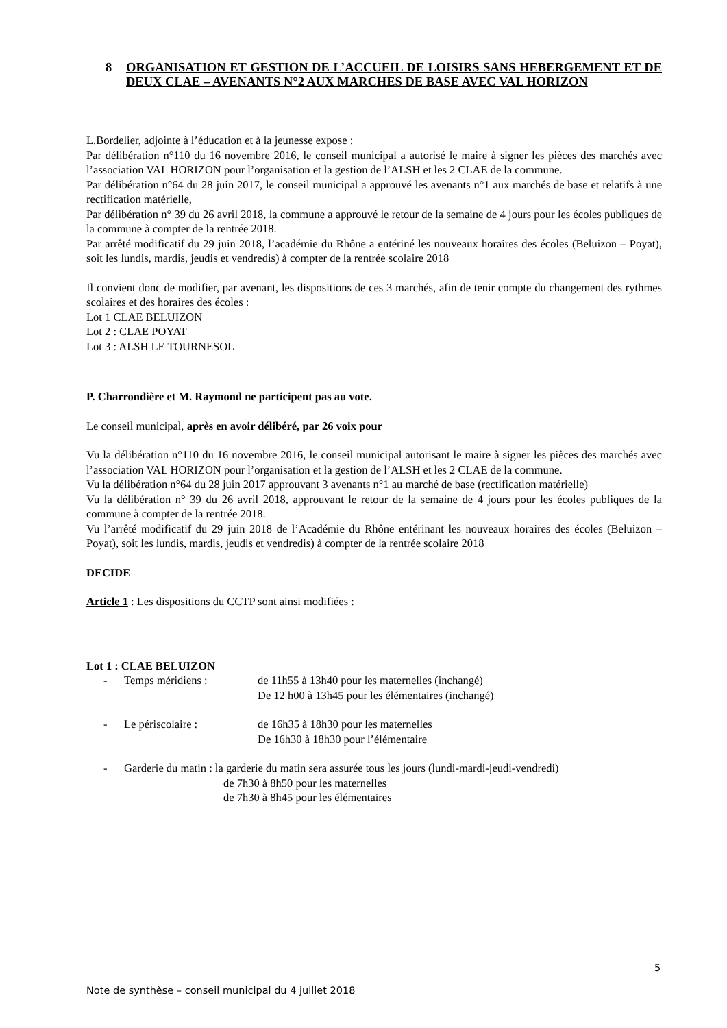8 ORGANISATION ET GESTION DE L’ACCUEIL DE LOISIRS SANS HEBERGEMENT ET DE DEUX CLAE – AVENANTS N°2 AUX MARCHES DE BASE AVEC VAL HORIZON
L.Bordelier, adjointe à l’éducation et à la jeunesse expose :
Par délibération n°110 du 16 novembre 2016, le conseil municipal a autorisé le maire à signer les pièces des marchés avec l’association VAL HORIZON pour l’organisation et la gestion de l’ALSH et les 2 CLAE de la commune.
Par délibération n°64 du 28 juin 2017, le conseil municipal a approuvé les avenants n°1 aux marchés de base et relatifs à une rectification matérielle,
Par délibération n° 39 du 26 avril 2018, la commune a approuvé le retour de la semaine de 4 jours pour les écoles publiques de la commune à compter de la rentrée 2018.
Par arrêté modificatif du 29 juin 2018, l’académie du Rhône a entériné les nouveaux horaires des écoles (Beluizon – Poyat), soit les lundis, mardis, jeudis et vendredis) à compter de la rentrée scolaire 2018
Il convient donc de modifier, par avenant, les dispositions de ces 3 marchés, afin de tenir compte du changement des rythmes scolaires et des horaires des écoles :
Lot 1 CLAE BELUIZON
Lot 2 : CLAE POYAT
Lot 3 : ALSH LE TOURNESOL
P. Charrondière et M. Raymond ne participent pas au vote.
Le conseil municipal, après en avoir délibéré, par 26 voix pour
Vu la délibération n°110 du 16 novembre 2016, le conseil municipal autorisant le maire à signer les pièces des marchés avec l’association VAL HORIZON pour l’organisation et la gestion de l’ALSH et les 2 CLAE de la commune.
Vu la délibération n°64 du 28 juin 2017 approuvant 3 avenants n°1 au marché de base (rectification matérielle)
Vu la délibération n° 39 du 26 avril 2018, approuvant le retour de la semaine de 4 jours pour les écoles publiques de la commune à compter de la rentrée 2018.
Vu l’arrêté modificatif du 29 juin 2018 de l’Académie du Rhône entérinant les nouveaux horaires des écoles (Beluizon – Poyat), soit les lundis, mardis, jeudis et vendredis) à compter de la rentrée scolaire 2018
DECIDE
Article 1 : Les dispositions du CCTP sont ainsi modifiées :
Lot 1 : CLAE BELUIZON
- Temps méridiens : de 11h55 à 13h40 pour les maternelles (inchangé)
De 12 h00 à 13h45 pour les élémentaires (inchangé)
- Le périscolaire : de 16h35 à 18h30 pour les maternelles
De 16h30 à 18h30 pour l’élémentaire
- Garderie du matin : la garderie du matin sera assurée tous les jours (lundi-mardi-jeudi-vendredi)
de 7h30 à 8h50 pour les maternelles
de 7h30 à 8h45 pour les élémentaires
5
Note de synthèse – conseil municipal du 4 juillet 2018